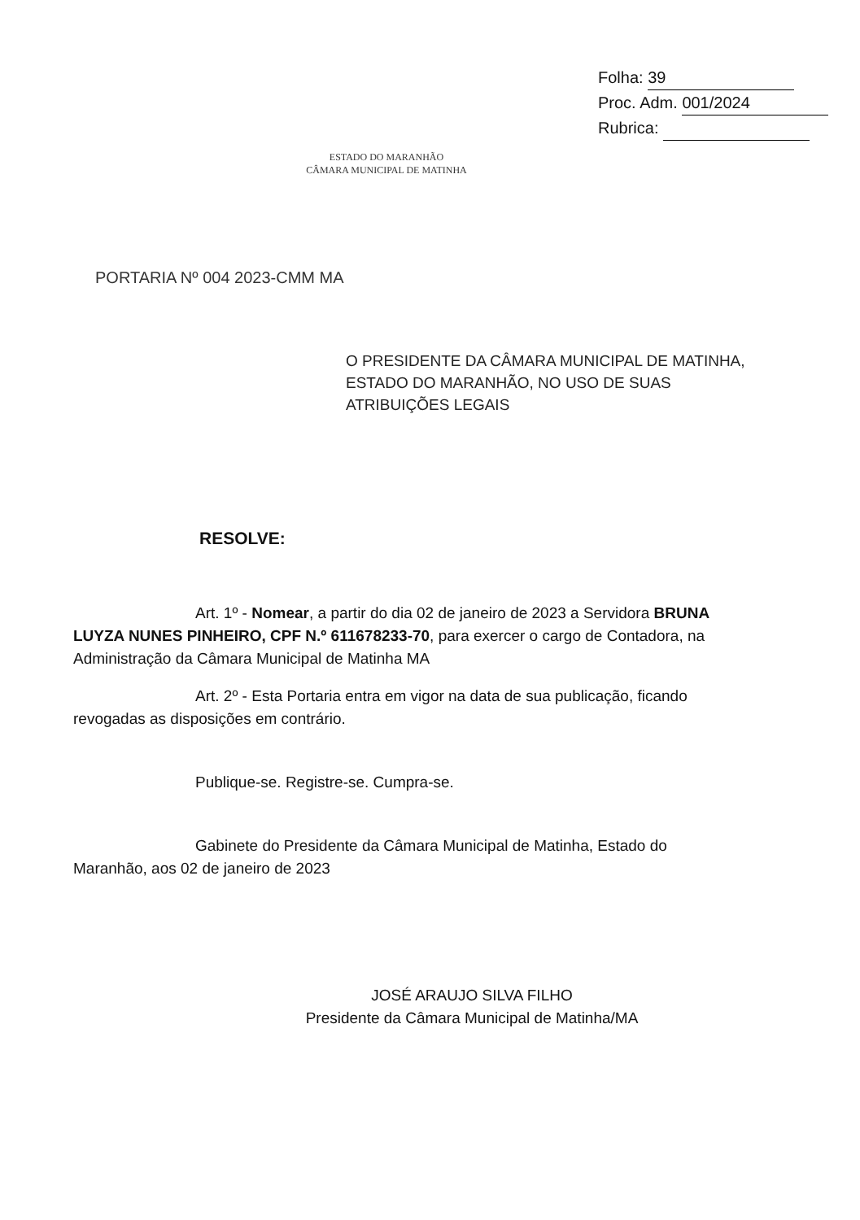Folha: 39
Proc. Adm. 001/2024
Rubrica:
ESTADO DO MARANHÃO
CÂMARA MUNICIPAL DE MATINHA
PORTARIA Nº 004 2023-CMM MA
O PRESIDENTE DA CÂMARA MUNICIPAL DE MATINHA, ESTADO DO MARANHÃO, NO USO DE SUAS ATRIBUIÇÕES LEGAIS
RESOLVE:
Art. 1º - Nomear, a partir do dia 02 de janeiro de 2023 a Servidora BRUNA LUYZA NUNES PINHEIRO, CPF N.º 611678233-70, para exercer o cargo de Contadora, na Administração da Câmara Municipal de Matinha MA
Art. 2º - Esta Portaria entra em vigor na data de sua publicação, ficando revogadas as disposições em contrário.
Publique-se. Registre-se. Cumpra-se.
Gabinete do Presidente da Câmara Municipal de Matinha, Estado do Maranhão, aos 02 de janeiro de 2023
JOSÉ ARAUJO SILVA FILHO
Presidente da Câmara Municipal de Matinha/MA